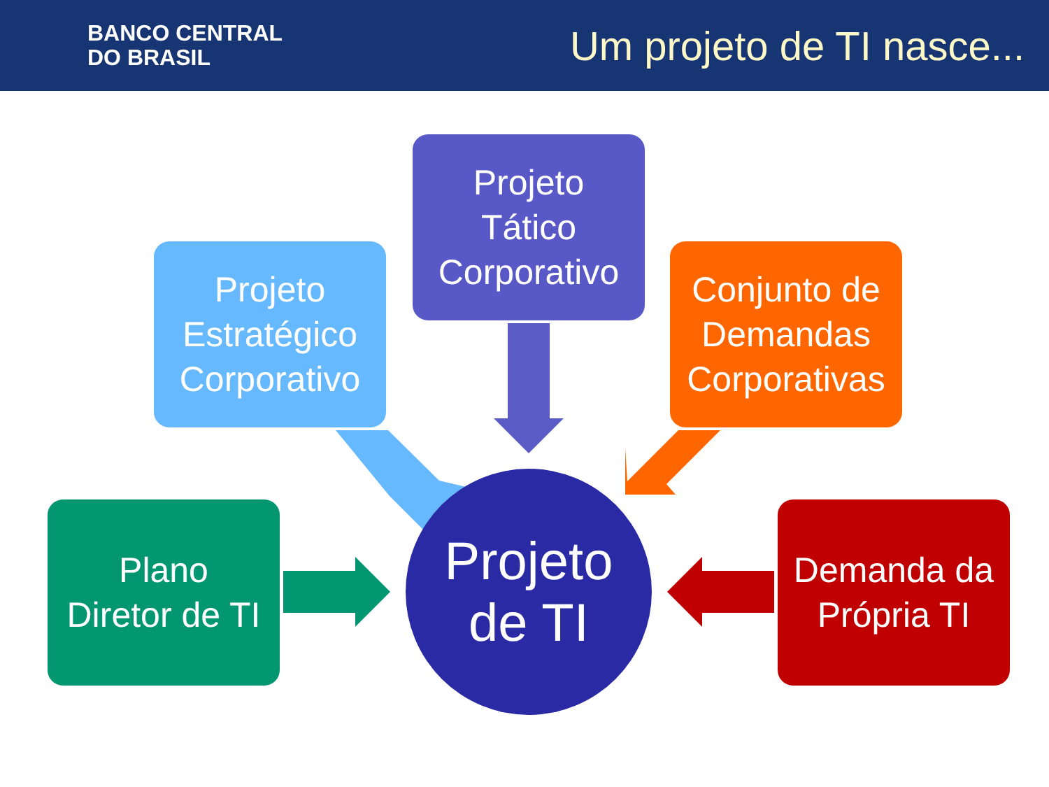BANCO CENTRAL
DO BRASIL
Um projeto de TI nasce...
Projeto
Tático
Corporativo
Projeto
Estratégico
Corporativo
Conjunto de
Demandas
Corporativas
Plano
Diretor de TI
Demanda da
Própria TI
Projeto
de TI